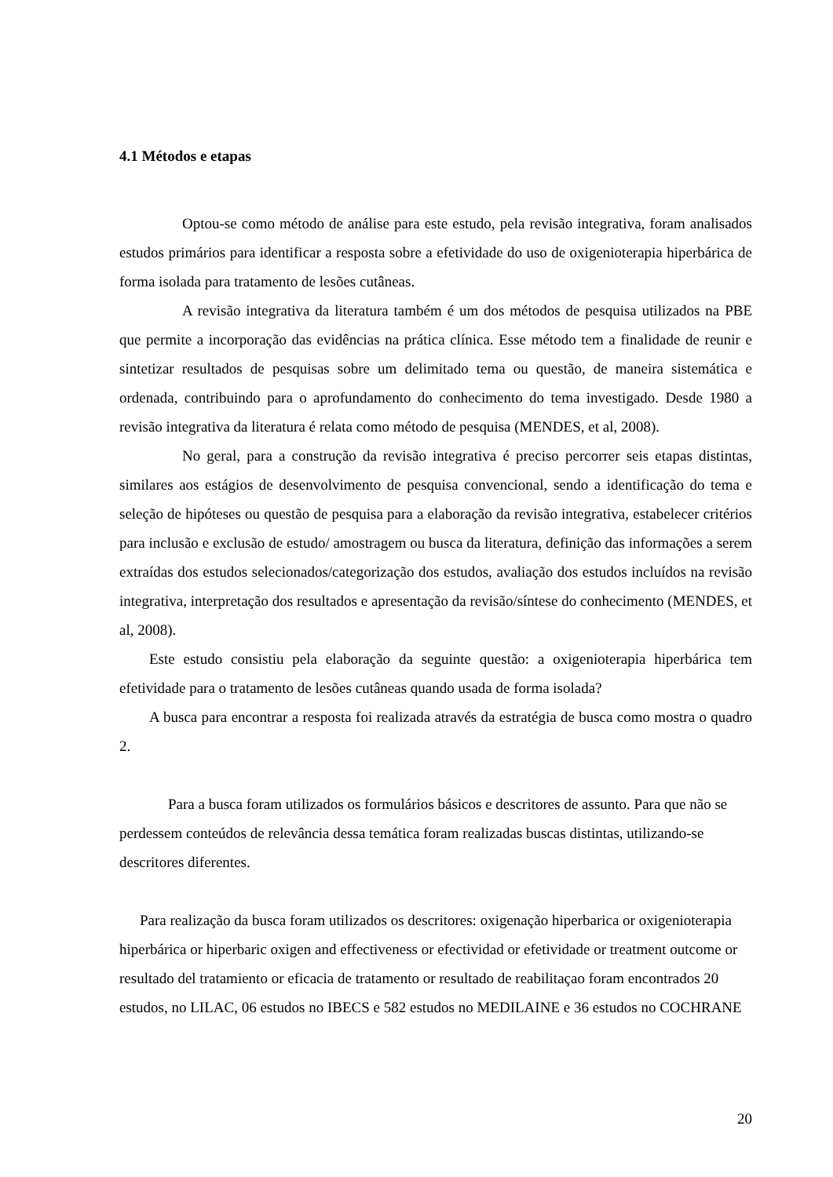4.1 Métodos e etapas
Optou-se como método de análise para este estudo, pela revisão integrativa, foram analisados estudos primários para identificar a resposta sobre a efetividade do uso de oxigenioterapia hiperbárica de forma isolada para tratamento de lesões cutâneas.
A revisão integrativa da literatura também é um dos métodos de pesquisa utilizados na PBE que permite a incorporação das evidências na prática clínica. Esse método tem a finalidade de reunir e sintetizar resultados de pesquisas sobre um delimitado tema ou questão, de maneira sistemática e ordenada, contribuindo para o aprofundamento do conhecimento do tema investigado. Desde 1980 a revisão integrativa da literatura é relata como método de pesquisa (MENDES, et al, 2008).
No geral, para a construção da revisão integrativa é preciso percorrer seis etapas distintas, similares aos estágios de desenvolvimento de pesquisa convencional, sendo a identificação do tema e seleção de hipóteses ou questão de pesquisa para a elaboração da revisão integrativa, estabelecer critérios para inclusão e exclusão de estudo/ amostragem ou busca da literatura, definição das informações a serem extraídas dos estudos selecionados/categorização dos estudos, avaliação dos estudos incluídos na revisão integrativa, interpretação dos resultados e apresentação da revisão/síntese do conhecimento (MENDES, et al, 2008).
Este estudo consistiu pela elaboração da seguinte questão: a oxigenioterapia hiperbárica tem efetividade para o tratamento de lesões cutâneas quando usada de forma isolada?
A busca para encontrar a resposta foi realizada através da estratégia de busca como mostra o quadro 2.
Para a busca foram utilizados os formulários básicos e descritores de assunto. Para que não se perdessem conteúdos de relevância dessa temática foram realizadas buscas distintas, utilizando-se descritores diferentes.
Para realização da busca foram utilizados os descritores: oxigenação hiperbarica or oxigenioterapia hiperbárica or hiperbaric oxigen and effectiveness or efectividad or efetividade or treatment outcome or resultado del tratamiento or eficacia de tratamento or resultado de reabilitaçao foram encontrados 20 estudos, no LILAC, 06 estudos no IBECS e 582 estudos no MEDILAINE e 36 estudos no COCHRANE
20